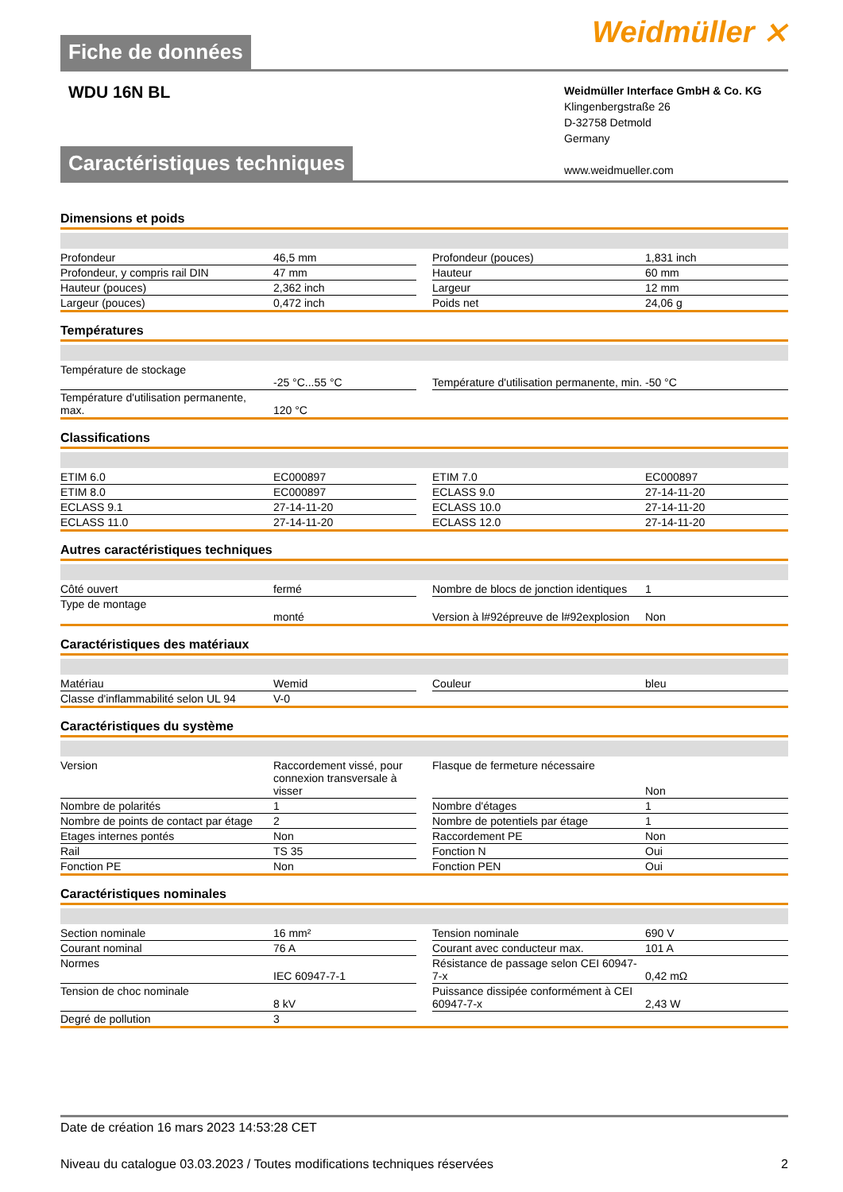Weidmüller ⨯
Fiche de données
WDU 16N BL
Weidmüller Interface GmbH & Co. KG
Klingenbergstraße 26
D-32758 Detmold
Germany
www.weidmueller.com
Caractéristiques techniques
Dimensions et poids
| Profondeur | 46,5 mm | | Profondeur (pouces) | 1,831 inch |
| Profondeur, y compris rail DIN | 47 mm | | Hauteur | 60 mm |
| Hauteur (pouces) | 2,362 inch | | Largeur | 12 mm |
| Largeur (pouces) | 0,472 inch | | Poids net | 24,06 g |
Températures
| Température de stockage | -25 °C...55 °C | | Température d'utilisation permanente, min. | -50 °C |
| Température d'utilisation permanente, max. | 120 °C | | | |
Classifications
| ETIM 6.0 | EC000897 | | ETIM 7.0 | EC000897 |
| ETIM 8.0 | EC000897 | | ECLASS 9.0 | 27-14-11-20 |
| ECLASS 9.1 | 27-14-11-20 | | ECLASS 10.0 | 27-14-11-20 |
| ECLASS 11.0 | 27-14-11-20 | | ECLASS 12.0 | 27-14-11-20 |
Autres caractéristiques techniques
| Côté ouvert | fermé | | Nombre de blocs de jonction identiques | 1 |
| Type de montage | monté | | Version à l#92épreuve de l#92explosion | Non |
Caractéristiques des matériaux
| Matériau | Wemid | | Couleur | bleu |
| Classe d'inflammabilité selon UL 94 | V-0 | | | |
Caractéristiques du système
| Version | Raccordement vissé, pour connexion transversale à visser | | Flasque de fermeture nécessaire | Non |
| Nombre de polarités | 1 | | Nombre d'étages | 1 |
| Nombre de points de contact par étage | 2 | | Nombre de potentiels par étage | 1 |
| Etages internes pontés | Non | | Raccordement PE | Non |
| Rail | TS 35 | | Fonction N | Oui |
| Fonction PE | Non | | Fonction PEN | Oui |
Caractéristiques nominales
| Section nominale | 16 mm² | | Tension nominale | 690 V |
| Courant nominal | 76 A | | Courant avec conducteur max. | 101 A |
| Normes | IEC 60947-7-1 | | Résistance de passage selon CEI 60947-7-x | 0,42 mΩ |
| Tension de choc nominale | 8 kV | | Puissance dissipée conformément à CEI 60947-7-x | 2,43 W |
| Degré de pollution | 3 | | | |
Date de création 16 mars 2023 14:53:28 CET
Niveau du catalogue 03.03.2023 / Toutes modifications techniques réservées 2